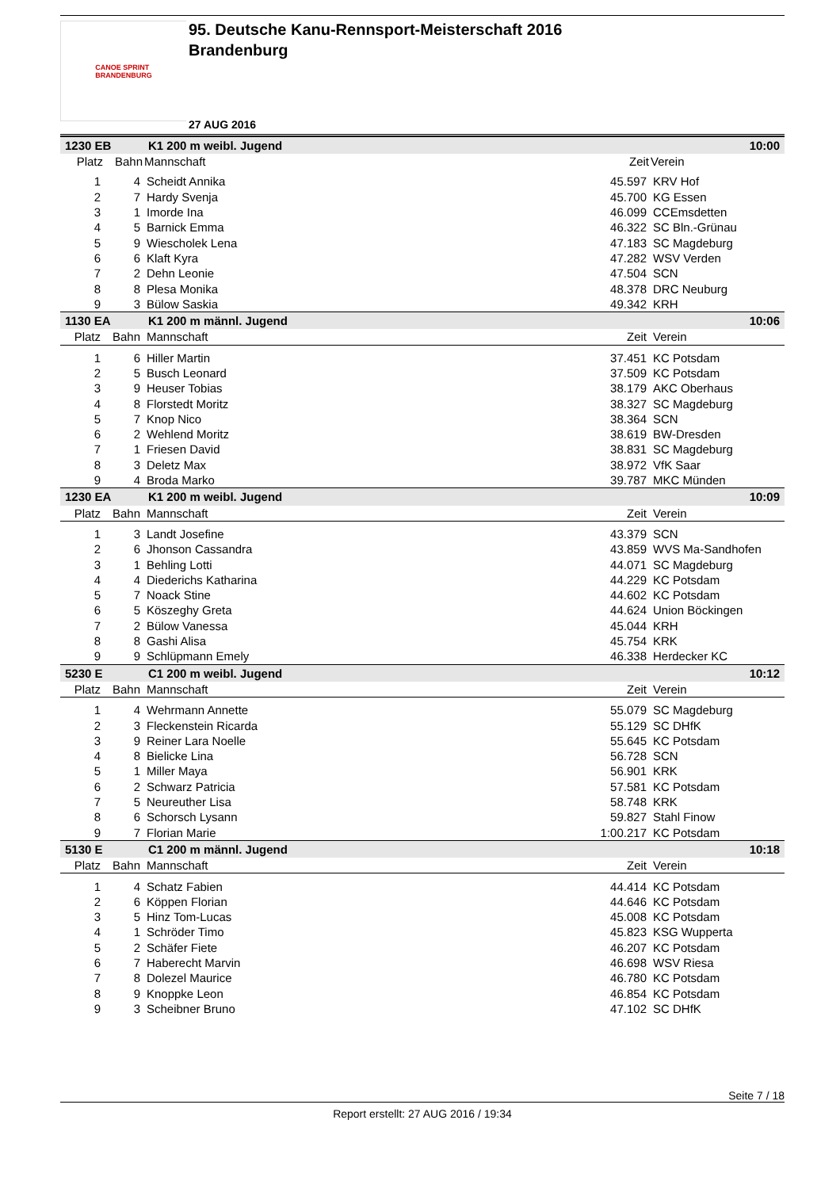CANOE SPRINT
BRANDENBURG
95. Deutsche Kanu-Rennsport-Meisterschaft 2016
Brandenburg
27 AUG 2016
| 1230 EB | | K1 200 m weibl. Jugend | | 10:00 |
| Platz | Bahn | Mannschaft | Zeit | Verein |
| 1 | 4 | Scheidt Annika | 45.597 | KRV Hof |
| 2 | 7 | Hardy Svenja | 45.700 | KG Essen |
| 3 | 1 | Imorde Ina | 46.099 | CCEmsdetten |
| 4 | 5 | Barnick Emma | 46.322 | SC Bln.-Grünau |
| 5 | 9 | Wiescholek Lena | 47.183 | SC Magdeburg |
| 6 | 6 | Klaft Kyra | 47.282 | WSV Verden |
| 7 | 2 | Dehn Leonie | 47.504 | SCN |
| 8 | 8 | Plesa Monika | 48.378 | DRC Neuburg |
| 9 | 3 | Bülow Saskia | 49.342 | KRH |
| 1130 EA | | K1 200 m männl. Jugend | | 10:06 |
| Platz | Bahn | Mannschaft | Zeit | Verein |
| 1 | 6 | Hiller Martin | 37.451 | KC Potsdam |
| 2 | 5 | Busch Leonard | 37.509 | KC Potsdam |
| 3 | 9 | Heuser Tobias | 38.179 | AKC Oberhaus |
| 4 | 8 | Florstedt Moritz | 38.327 | SC Magdeburg |
| 5 | 7 | Knop Nico | 38.364 | SCN |
| 6 | 2 | Wehlend Moritz | 38.619 | BW-Dresden |
| 7 | 1 | Friesen David | 38.831 | SC Magdeburg |
| 8 | 3 | Deletz Max | 38.972 | VfK Saar |
| 9 | 4 | Broda Marko | 39.787 | MKC Münden |
| 1230 EA | | K1 200 m weibl. Jugend | | 10:09 |
| Platz | Bahn | Mannschaft | Zeit | Verein |
| 1 | 3 | Landt Josefine | 43.379 | SCN |
| 2 | 6 | Jhonson Cassandra | 43.859 | WVS Ma-Sandhofen |
| 3 | 1 | Behling Lotti | 44.071 | SC Magdeburg |
| 4 | 4 | Diederichs Katharina | 44.229 | KC Potsdam |
| 5 | 7 | Noack Stine | 44.602 | KC Potsdam |
| 6 | 5 | Köszeghy Greta | 44.624 | Union Böckingen |
| 7 | 2 | Bülow Vanessa | 45.044 | KRH |
| 8 | 8 | Gashi Alisa | 45.754 | KRK |
| 9 | 9 | Schlüpmann Emely | 46.338 | Herdecker KC |
| 5230 E | | C1 200 m weibl. Jugend | | 10:12 |
| Platz | Bahn | Mannschaft | Zeit | Verein |
| 1 | 4 | Wehrmann Annette | 55.079 | SC Magdeburg |
| 2 | 3 | Fleckenstein Ricarda | 55.129 | SC DHfK |
| 3 | 9 | Reiner Lara Noelle | 55.645 | KC Potsdam |
| 4 | 8 | Bielicke Lina | 56.728 | SCN |
| 5 | 1 | Miller Maya | 56.901 | KRK |
| 6 | 2 | Schwarz Patricia | 57.581 | KC Potsdam |
| 7 | 5 | Neureuther Lisa | 58.748 | KRK |
| 8 | 6 | Schorsch Lysann | 59.827 | Stahl Finow |
| 9 | 7 | Florian Marie | 1:00.217 | KC Potsdam |
| 5130 E | | C1 200 m männl. Jugend | | 10:18 |
| Platz | Bahn | Mannschaft | Zeit | Verein |
| 1 | 4 | Schatz Fabien | 44.414 | KC Potsdam |
| 2 | 6 | Köppen Florian | 44.646 | KC Potsdam |
| 3 | 5 | Hinz Tom-Lucas | 45.008 | KC Potsdam |
| 4 | 1 | Schröder Timo | 45.823 | KSG Wupperta |
| 5 | 2 | Schäfer Fiete | 46.207 | KC Potsdam |
| 6 | 7 | Haberecht Marvin | 46.698 | WSV Riesa |
| 7 | 8 | Dolezel Maurice | 46.780 | KC Potsdam |
| 8 | 9 | Knoppke Leon | 46.854 | KC Potsdam |
| 9 | 3 | Scheibner Bruno | 47.102 | SC DHfK |
Seite 7 / 18
Report erstellt: 27 AUG 2016 / 19:34